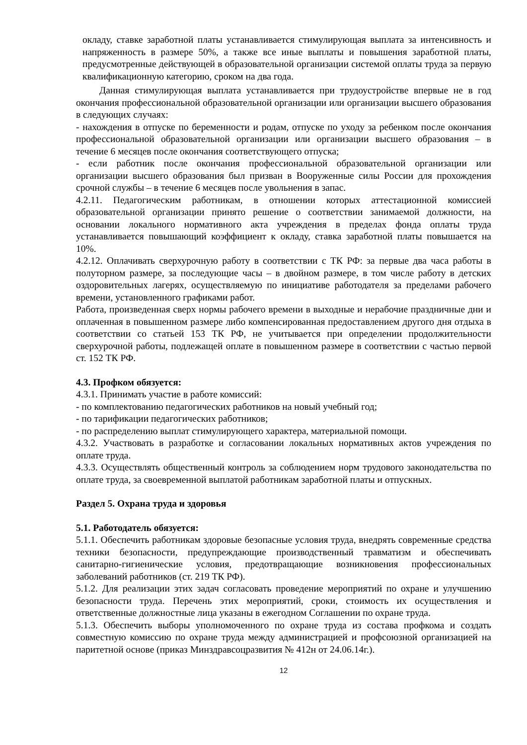окладу, ставке заработной платы устанавливается стимулирующая выплата за интенсивность и напряженность в размере 50%, а также все иные выплаты и повышения заработной платы, предусмотренные действующей в образовательной организации системой оплаты труда за первую квалификационную категорию, сроком на два года.
Данная стимулирующая выплата устанавливается при трудоустройстве впервые не в год окончания профессиональной образовательной организации или организации высшего образования в следующих случаях:
- нахождения в отпуске по беременности и родам, отпуске по уходу за ребенком после окончания профессиональной образовательной организации или организации высшего образования – в течение 6 месяцев после окончания соответствующего отпуска;
- если работник после окончания профессиональной образовательной организации или организации высшего образования был призван в Вооруженные силы России для прохождения срочной службы – в течение 6 месяцев после увольнения в запас.
4.2.11. Педагогическим работникам, в отношении которых аттестационной комиссией образовательной организации принято решение о соответствии занимаемой должности, на основании локального нормативного акта учреждения в пределах фонда оплаты труда устанавливается повышающий коэффициент к окладу, ставка заработной платы повышается на 10%.
4.2.12. Оплачивать сверхурочную работу в соответствии с ТК РФ: за первые два часа работы в полуторном размере, за последующие часы – в двойном размере, в том числе работу в детских оздоровительных лагерях, осуществляемую по инициативе работодателя за пределами рабочего времени, установленного графиками работ.
Работа, произведенная сверх нормы рабочего времени в выходные и нерабочие праздничные дни и оплаченная в повышенном размере либо компенсированная предоставлением другого дня отдыха в соответствии со статьей 153 ТК РФ, не учитывается при определении продолжительности сверхурочной работы, подлежащей оплате в повышенном размере в соответствии с частью первой ст. 152 ТК РФ.
4.3. Профком обязуется:
4.3.1. Принимать участие в работе комиссий:
- по комплектованию педагогических работников на новый учебный год;
- по тарификации педагогических работников;
- по распределению выплат стимулирующего характера, материальной помощи.
4.3.2. Участвовать в разработке и согласовании локальных нормативных актов учреждения по оплате труда.
4.3.3. Осуществлять общественный контроль за соблюдением норм трудового законодательства по оплате труда, за своевременной выплатой работникам заработной платы и отпускных.
Раздел 5. Охрана труда и здоровья
5.1. Работодатель обязуется:
5.1.1. Обеспечить работникам здоровые безопасные условия труда, внедрять современные средства техники безопасности, предупреждающие производственный травматизм и обеспечивать санитарно-гигиенические условия, предотвращающие возникновения профессиональных заболеваний работников (ст. 219 ТК РФ).
5.1.2. Для реализации этих задач согласовать проведение мероприятий по охране и улучшению безопасности труда. Перечень этих мероприятий, сроки, стоимость их осуществления и ответственные должностные лица указаны в ежегодном Соглашении по охране труда.
5.1.3. Обеспечить выборы уполномоченного по охране труда из состава профкома и создать совместную комиссию по охране труда между администрацией и профсоюзной организацией на паритетной основе (приказ Минздравсоцразвития № 412н от 24.06.14г.).
12